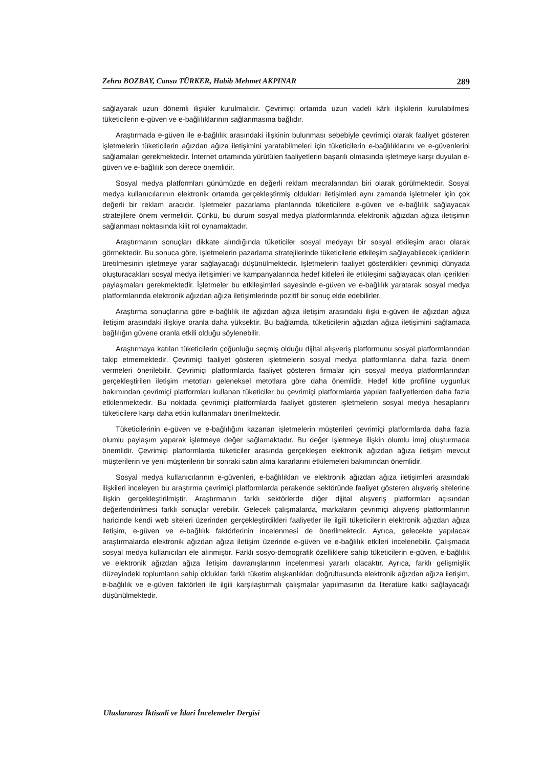Zehra BOZBAY, Cansu TÜRKER, Habib Mehmet AKPINAR 289
sağlayarak uzun dönemli ilişkiler kurulmalıdır. Çevrimiçi ortamda uzun vadeli kârlı ilişkilerin kurulabilmesi tüketicilerin e-güven ve e-bağlılıklarının sağlanmasına bağlıdır.
Araştırmada e-güven ile e-bağlılık arasındaki ilişkinin bulunması sebebiyle çevrimiçi olarak faaliyet gösteren işletmelerin tüketicilerin ağızdan ağıza iletişimini yaratabilmeleri için tüketicilerin e-bağlılıklarını ve e-güvenlerini sağlamaları gerekmektedir. İnternet ortamında yürütülen faaliyetlerin başarılı olmasında işletmeye karşı duyulan e-güven ve e-bağlılık son derece önemlidir.
Sosyal medya platformları günümüzde en değerli reklam mecralarından biri olarak görülmektedir. Sosyal medya kullanıcılarının elektronik ortamda gerçekleştirmiş oldukları iletişimleri aynı zamanda işletmeler için çok değerli bir reklam aracıdır. İşletmeler pazarlama planlarında tüketicilere e-güven ve e-bağlılık sağlayacak stratejilere önem vermelidir. Çünkü, bu durum sosyal medya platformlarında elektronik ağızdan ağıza iletişimin sağlanması noktasında kilit rol oynamaktadır.
Araştırmanın sonuçları dikkate alındığında tüketiciler sosyal medyayı bir sosyal etkileşim aracı olarak görmektedir. Bu sonuca göre, işletmelerin pazarlama stratejilerinde tüketicilerle etkileşim sağlayabilecek içeriklerin üretilmesinin işletmeye yarar sağlayacağı düşünülmektedir. İşletmelerin faaliyet gösterdikleri çevrimiçi dünyada oluşturacakları sosyal medya iletişimleri ve kampanyalarında hedef kitleleri ile etkileşimi sağlayacak olan içerikleri paylaşmaları gerekmektedir. İşletmeler bu etkileşimleri sayesinde e-güven ve e-bağlılık yaratarak sosyal medya platformlarında elektronik ağızdan ağıza iletişimlerinde pozitif bir sonuç elde edebilirler.
Araştırma sonuçlarına göre e-bağlılık ile ağızdan ağıza iletişim arasındaki ilişki e-güven ile ağızdan ağıza iletişim arasındaki ilişkiye oranla daha yüksektir. Bu bağlamda, tüketicilerin ağızdan ağıza iletişimini sağlamada bağlılığın güvene oranla etkili olduğu söylenebilir.
Araştırmaya katılan tüketicilerin çoğunluğu seçmiş olduğu dijital alışveriş platformunu sosyal platformlarından takip etmemektedir. Çevrimiçi faaliyet gösteren işletmelerin sosyal medya platformlarına daha fazla önem vermeleri önerilebilir. Çevrimiçi platformlarda faaliyet gösteren firmalar için sosyal medya platformlarından gerçekleştirilen iletişim metotları geleneksel metotlara göre daha önemlidir. Hedef kitle profiline uygunluk bakımından çevrimiçi platformları kullanan tüketiciler bu çevrimiçi platformlarda yapılan faaliyetlerden daha fazla etkilenmektedir. Bu noktada çevrimiçi platformlarda faaliyet gösteren işletmelerin sosyal medya hesaplarını tüketicilere karşı daha etkin kullanmaları önerilmektedir.
Tüketicilerinin e-güven ve e-bağlılığını kazanan işletmelerin müşterileri çevrimiçi platformlarda daha fazla olumlu paylaşım yaparak işletmeye değer sağlamaktadır. Bu değer işletmeye ilişkin olumlu imaj oluşturmada önemlidir. Çevrimiçi platformlarda tüketiciler arasında gerçekleşen elektronik ağızdan ağıza iletişim mevcut müşterilerin ve yeni müşterilerin bir sonraki satın alma kararlarını etkilemeleri bakımından önemlidir.
Sosyal medya kullanıcılarının e-güvenleri, e-bağlılıkları ve elektronik ağızdan ağıza iletişimleri arasındaki ilişkileri inceleyen bu araştırma çevrimiçi platformlarda perakende sektöründe faaliyet gösteren alışveriş sitelerine ilişkin gerçekleştirilmiştir. Araştırmanın farklı sektörlerde diğer dijital alışveriş platformları açısından değerlendirilmesi farklı sonuçlar verebilir. Gelecek çalışmalarda, markaların çevrimiçi alışveriş platformlarının haricinde kendi web siteleri üzerinden gerçekleştirdikleri faaliyetler ile ilgili tüketicilerin elektronik ağızdan ağıza iletişim, e-güven ve e-bağlılık faktörlerinin incelenmesi de önerilmektedir. Ayrıca, gelecekte yapılacak araştırmalarda elektronik ağızdan ağıza iletişim üzerinde e-güven ve e-bağlılık etkileri incelenebilir. Çalışmada sosyal medya kullanıcıları ele alınmıştır. Farklı sosyo-demografik özelliklere sahip tüketicilerin e-güven, e-bağlılık ve elektronik ağızdan ağıza iletişim davranışlarının incelenmesi yararlı olacaktır. Ayrıca, farklı gelişmişlik düzeyindeki toplumların sahip oldukları farklı tüketim alışkanlıkları doğrultusunda elektronik ağızdan ağıza iletişim, e-bağlılık ve e-güven faktörleri ile ilgili karşılaştırmalı çalışmalar yapılmasının da literatüre katkı sağlayacağı düşünülmektedir.
Uluslararası İktisadi ve İdari İncelemeler Dergisi